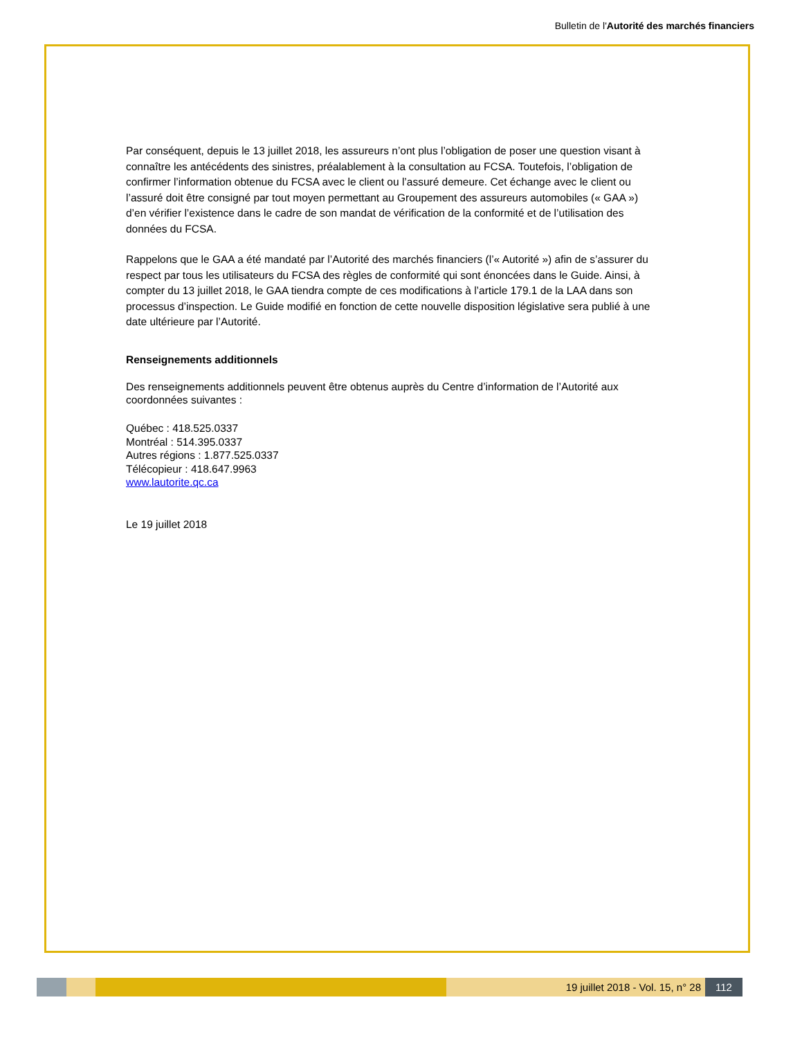Bulletin de l'Autorité des marchés financiers
Par conséquent, depuis le 13 juillet 2018, les assureurs n’ont plus l’obligation de poser une question visant à connaître les antécédents des sinistres, préalablement à la consultation au FCSA. Toutefois, l’obligation de confirmer l’information obtenue du FCSA avec le client ou l’assuré demeure. Cet échange avec le client ou l’assuré doit être consigné par tout moyen permettant au Groupement des assureurs automobiles (« GAA ») d’en vérifier l’existence dans le cadre de son mandat de vérification de la conformité et de l’utilisation des données du FCSA.
Rappelons que le GAA a été mandaté par l’Autorité des marchés financiers (l’« Autorité ») afin de s’assurer du respect par tous les utilisateurs du FCSA des règles de conformité qui sont énoncées dans le Guide. Ainsi, à compter du 13 juillet 2018, le GAA tiendra compte de ces modifications à l’article 179.1 de la LAA dans son processus d’inspection. Le Guide modifié en fonction de cette nouvelle disposition législative sera publié à une date ultérieure par l’Autorité.
Renseignements additionnels
Des renseignements additionnels peuvent être obtenus auprès du Centre d’information de l’Autorité aux coordonnées suivantes :
Québec : 418.525.0337
Montréal : 514.395.0337
Autres régions : 1.877.525.0337
Télécopieur : 418.647.9963
www.lautorite.qc.ca
Le 19 juillet 2018
19 juillet 2018 - Vol. 15, n° 28 112